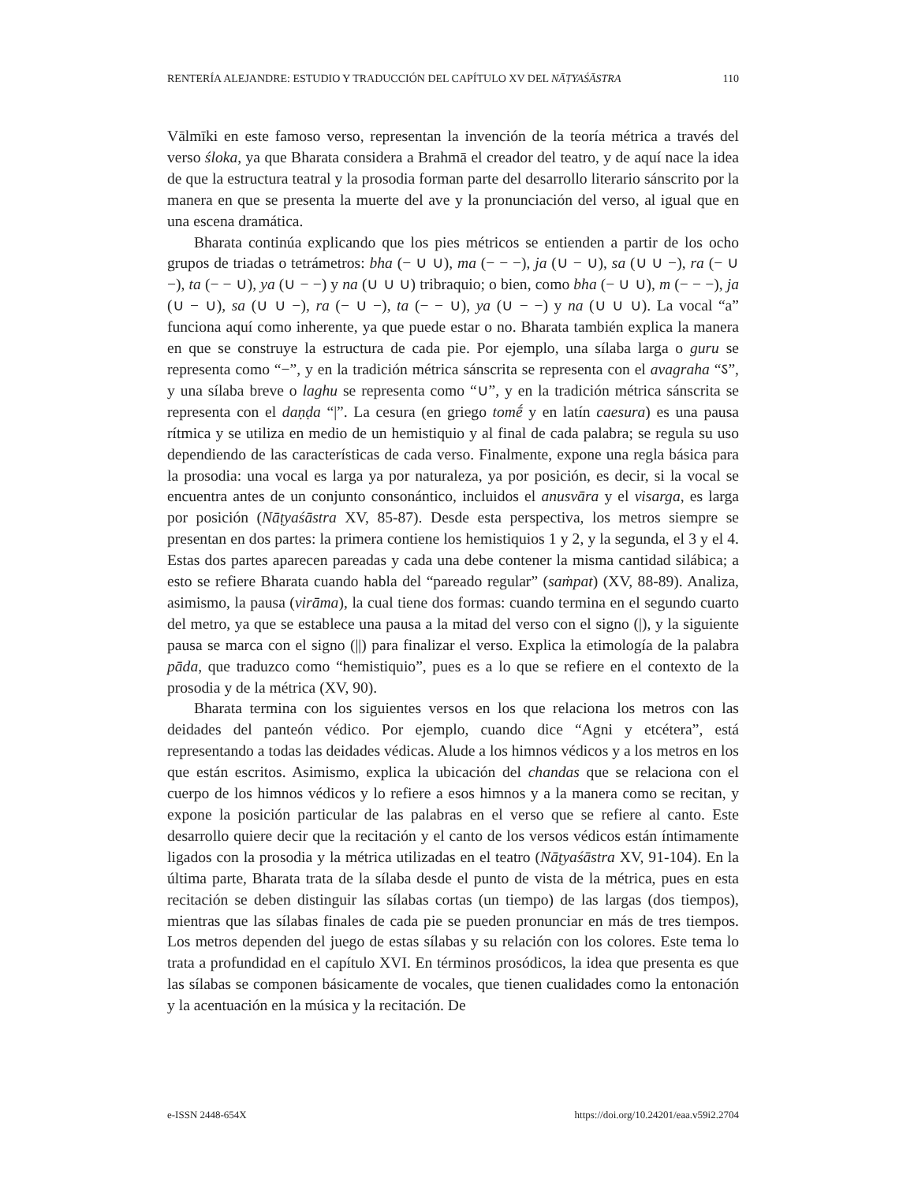RENTERÍA ALEJANDRE: ESTUDIO Y TRADUCCIÓN DEL CAPÍTULO XV DEL NĀṬYAŚĀSTRA 110
Vālmīki en este famoso verso, representan la invención de la teoría métrica a través del verso śloka, ya que Bharata considera a Brahmā el creador del teatro, y de aquí nace la idea de que la estructura teatral y la prosodia forman parte del desarrollo literario sánscrito por la manera en que se presenta la muerte del ave y la pronunciación del verso, al igual que en una escena dramática.
Bharata continúa explicando que los pies métricos se entienden a partir de los ocho grupos de triadas o tetrámetros: bha (− ∪ ∪), ma (− − −), ja (∪ − ∪), sa (∪ ∪ −), ra (− ∪ −), ta (− − ∪), ya (∪ − −) y na (∪ ∪ ∪) tribraquio; o bien, como bha (− ∪ ∪), m (− − −), ja (∪ − ∪), sa (∪ ∪ −), ra (− ∪ −), ta (− − ∪), ya (∪ − −) y na (∪ ∪ ∪). La vocal “a” funciona aquí como inherente, ya que puede estar o no. Bharata también explica la manera en que se construye la estructura de cada pie. Por ejemplo, una sílaba larga o guru se representa como “−”, y en la tradición métrica sánscrita se representa con el avagraha “ऽ”, y una sílaba breve o laghu se representa como “∪”, y en la tradición métrica sánscrita se representa con el daṇḍa “|”. La cesura (en griego tomḗ y en latín caesura) es una pausa rítmica y se utiliza en medio de un hemistiquio y al final de cada palabra; se regula su uso dependiendo de las características de cada verso. Finalmente, expone una regla básica para la prosodia: una vocal es larga ya por naturaleza, ya por posición, es decir, si la vocal se encuentra antes de un conjunto consonántico, incluidos el anusvāra y el visarga, es larga por posición (Nāṭyaśāstra XV, 85-87). Desde esta perspectiva, los metros siempre se presentan en dos partes: la primera contiene los hemistiquios 1 y 2, y la segunda, el 3 y el 4. Estas dos partes aparecen pareadas y cada una debe contener la misma cantidad silábica; a esto se refiere Bharata cuando habla del “pareado regular” (saṁpat) (XV, 88-89). Analiza, asimismo, la pausa (virāma), la cual tiene dos formas: cuando termina en el segundo cuarto del metro, ya que se establece una pausa a la mitad del verso con el signo (|), y la siguiente pausa se marca con el signo (||) para finalizar el verso. Explica la etimología de la palabra pāda, que traduzco como “hemistiquio”, pues es a lo que se refiere en el contexto de la prosodia y de la métrica (XV, 90).
Bharata termina con los siguientes versos en los que relaciona los metros con las deidades del panteón védico. Por ejemplo, cuando dice “Agni y etcétera”, está representando a todas las deidades védicas. Alude a los himnos védicos y a los metros en los que están escritos. Asimismo, explica la ubicación del chandas que se relaciona con el cuerpo de los himnos védicos y lo refiere a esos himnos y a la manera como se recitan, y expone la posición particular de las palabras en el verso que se refiere al canto. Este desarrollo quiere decir que la recitación y el canto de los versos védicos están íntimamente ligados con la prosodia y la métrica utilizadas en el teatro (Nāṭyaśāstra XV, 91-104). En la última parte, Bharata trata de la sílaba desde el punto de vista de la métrica, pues en esta recitación se deben distinguir las sílabas cortas (un tiempo) de las largas (dos tiempos), mientras que las sílabas finales de cada pie se pueden pronunciar en más de tres tiempos. Los metros dependen del juego de estas sílabas y su relación con los colores. Este tema lo trata a profundidad en el capítulo XVI. En términos prosódicos, la idea que presenta es que las sílabas se componen básicamente de vocales, que tienen cualidades como la entonación y la acentuación en la música y la recitación. De
e-ISSN 2448-654X https://doi.org/10.24201/eaa.v59i2.2704